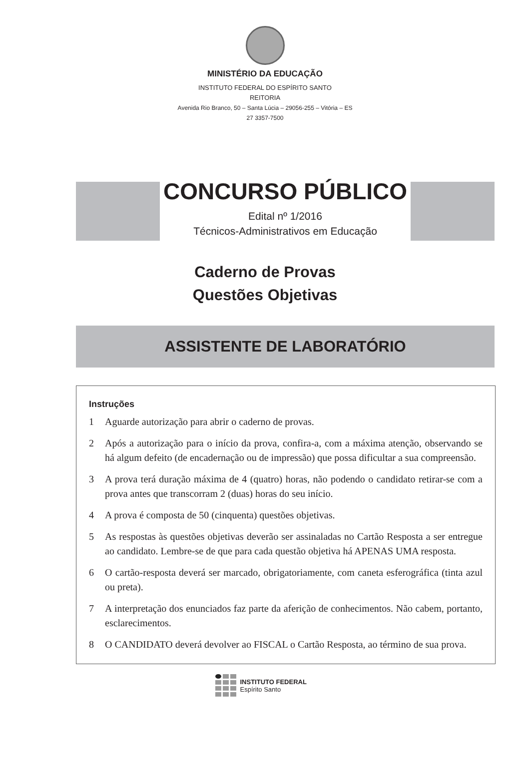MINISTÉRIO DA EDUCAÇÃO
INSTITUTO FEDERAL DO ESPÍRITO SANTO
REITORIA
Avenida Rio Branco, 50 – Santa Lúcia – 29056-255 – Vitória – ES
27 3357-7500
CONCURSO PÚBLICO
Edital nº 1/2016
Técnicos-Administrativos em Educação
Caderno de Provas
Questões Objetivas
ASSISTENTE DE LABORATÓRIO
Instruções
1 Aguarde autorização para abrir o caderno de provas.
2 Após a autorização para o início da prova, confira-a, com a máxima atenção, observando se há algum defeito (de encadernação ou de impressão) que possa dificultar a sua compreensão.
3 A prova terá duração máxima de 4 (quatro) horas, não podendo o candidato retirar-se com a prova antes que transcorram 2 (duas) horas do seu início.
4 A prova é composta de 50 (cinquenta) questões objetivas.
5 As respostas às questões objetivas deverão ser assinaladas no Cartão Resposta a ser entregue ao candidato. Lembre-se de que para cada questão objetiva há APENAS UMA resposta.
6 O cartão-resposta deverá ser marcado, obrigatoriamente, com caneta esferográfica (tinta azul ou preta).
7 A interpretação dos enunciados faz parte da aferição de conhecimentos. Não cabem, portanto, esclarecimentos.
8 O CANDIDATO deverá devolver ao FISCAL o Cartão Resposta, ao término de sua prova.
INSTITUTO FEDERAL
Espírito Santo